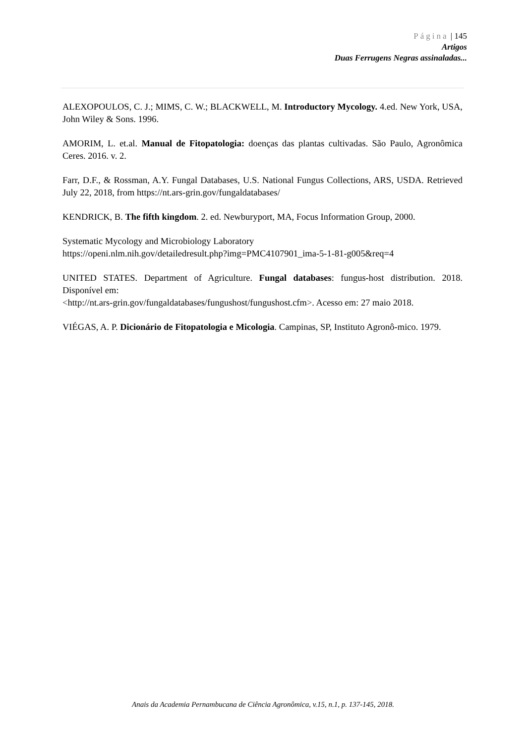Página | 145
Artigos
Duas Ferrugens Negras assinaladas...
ALEXOPOULOS, C. J.; MIMS, C. W.; BLACKWELL, M. Introductory Mycology. 4.ed. New York, USA, John Wiley & Sons. 1996.
AMORIM, L. et.al. Manual de Fitopatologia: doenças das plantas cultivadas. São Paulo, Agronômica Ceres. 2016. v. 2.
Farr, D.F., & Rossman, A.Y. Fungal Databases, U.S. National Fungus Collections, ARS, USDA. Retrieved July 22, 2018, from https://nt.ars-grin.gov/fungaldatabases/
KENDRICK, B. The fifth kingdom. 2. ed. Newburyport, MA, Focus Information Group, 2000.
Systematic Mycology and Microbiology Laboratory
https://openi.nlm.nih.gov/detailedresult.php?img=PMC4107901_ima-5-1-81-g005&req=4
UNITED STATES. Department of Agriculture. Fungal databases: fungus-host distribution. 2018. Disponível em:
<http://nt.ars-grin.gov/fungaldatabases/fungushost/fungushost.cfm>. Acesso em: 27 maio 2018.
VIÉGAS, A. P. Dicionário de Fitopatologia e Micologia. Campinas, SP, Instituto Agronô-mico. 1979.
Anais da Academia Pernambucana de Ciência Agronômica, v.15, n.1, p. 137-145, 2018.